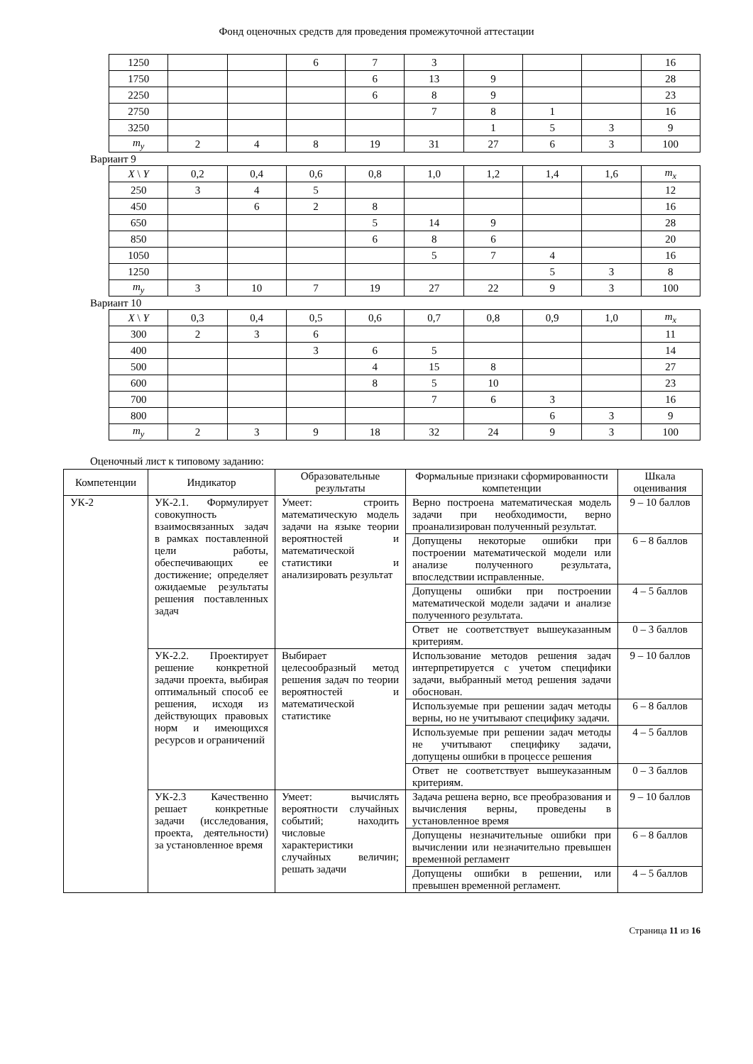Фонд оценочных средств для проведения промежуточной аттестации
| 1250 | | | 6 | 7 | 3 | | | | 16 |
| 1750 | | | | 6 | 13 | 9 | | | 28 |
| 2250 | | | | 6 | 8 | 9 | | | 23 |
| 2750 | | | | | 7 | 8 | 1 | | 16 |
| 3250 | | | | | | 1 | 5 | 3 | 9 |
| m<sub>y</sub> | 2 | 4 | 8 | 19 | 31 | 27 | 6 | 3 | 100 |
Вариант 9
| X \ Y | 0,2 | 0,4 | 0,6 | 0,8 | 1,0 | 1,2 | 1,4 | 1,6 | m<sub>x</sub> |
| 250 | 3 | 4 | 5 | | | | | | 12 |
| 450 | | 6 | 2 | 8 | | | | | 16 |
| 650 | | | | 5 | 14 | 9 | | | 28 |
| 850 | | | | 6 | 8 | 6 | | | 20 |
| 1050 | | | | | 5 | 7 | 4 | | 16 |
| 1250 | | | | | | | 5 | 3 | 8 |
| m<sub>y</sub> | 3 | 10 | 7 | 19 | 27 | 22 | 9 | 3 | 100 |
Вариант 10
| X \ Y | 0,3 | 0,4 | 0,5 | 0,6 | 0,7 | 0,8 | 0,9 | 1,0 | m<sub>x</sub> |
| 300 | 2 | 3 | 6 | | | | | | 11 |
| 400 | | | 3 | 6 | 5 | | | | 14 |
| 500 | | | | 4 | 15 | 8 | | | 27 |
| 600 | | | | 8 | 5 | 10 | | | 23 |
| 700 | | | | | 7 | 6 | 3 | | 16 |
| 800 | | | | | | | 6 | 3 | 9 |
| m<sub>y</sub> | 2 | 3 | 9 | 18 | 32 | 24 | 9 | 3 | 100 |
Оценочный лист к типовому заданию:
| Компетенции | Индикатор | Образовательные результаты | Формальные признаки сформированности компетенции | Шкала оценивания |
| --- | --- | --- | --- | --- |
| УК-2 | УК-2.1. Формулирует совокупность взаимосвязанных задач в рамках поставленной цели работы, обеспечивающих ее достижение; определяет ожидаемые результаты решения поставленных задач | Умеет: строить математическую модель задачи на языке теории вероятностей и математической статистики и анализировать результат | Верно построена математическая модель задачи при необходимости, верно проанализирован полученный результат. | 9 – 10 баллов |
| | | | Допущены некоторые ошибки при построении математической модели или анализе полученного результата, впоследствии исправленные. | 6 – 8 баллов |
| | | | Допущены ошибки при построении математической модели задачи и анализе полученного результата. | 4 – 5 баллов |
| | | | Ответ не соответствует вышеуказанным критериям. | 0 – 3 баллов |
| | УК-2.2. Проектирует решение конкретной задачи проекта, выбирая оптимальный способ ее решения, исходя из действующих правовых норм и имеющихся ресурсов и ограничений | Выбирает целесообразный метод решения задач по теории вероятностей и математической статистике | Использование методов решения задач интерпретируется с учетом специфики задачи, выбранный метод решения задачи обоснован. | 9 – 10 баллов |
| | | | Используемые при решении задач методы верны, но не учитывают специфику задачи. | 6 – 8 баллов |
| | | | Используемые при решении задач методы не учитывают специфику задачи, допущены ошибки в процессе решения | 4 – 5 баллов |
| | | | Ответ не соответствует вышеуказанным критериям. | 0 – 3 баллов |
| | УК-2.3 Качественно решает конкретные задачи (исследования, проекта, деятельности) за установленное время | Умеет: вычислять вероятности случайных событий; находить числовые характеристики случайных величин; решать задачи | Задача решена верно, все преобразования и вычисления верны, проведены в установленное время | 9 – 10 баллов |
| | | | Допущены незначительные ошибки при вычислении или незначительно превышен временной регламент | 6 – 8 баллов |
| | | | Допущены ошибки в решении, или превышен временной регламент. | 4 – 5 баллов |
Страница 11 из 16